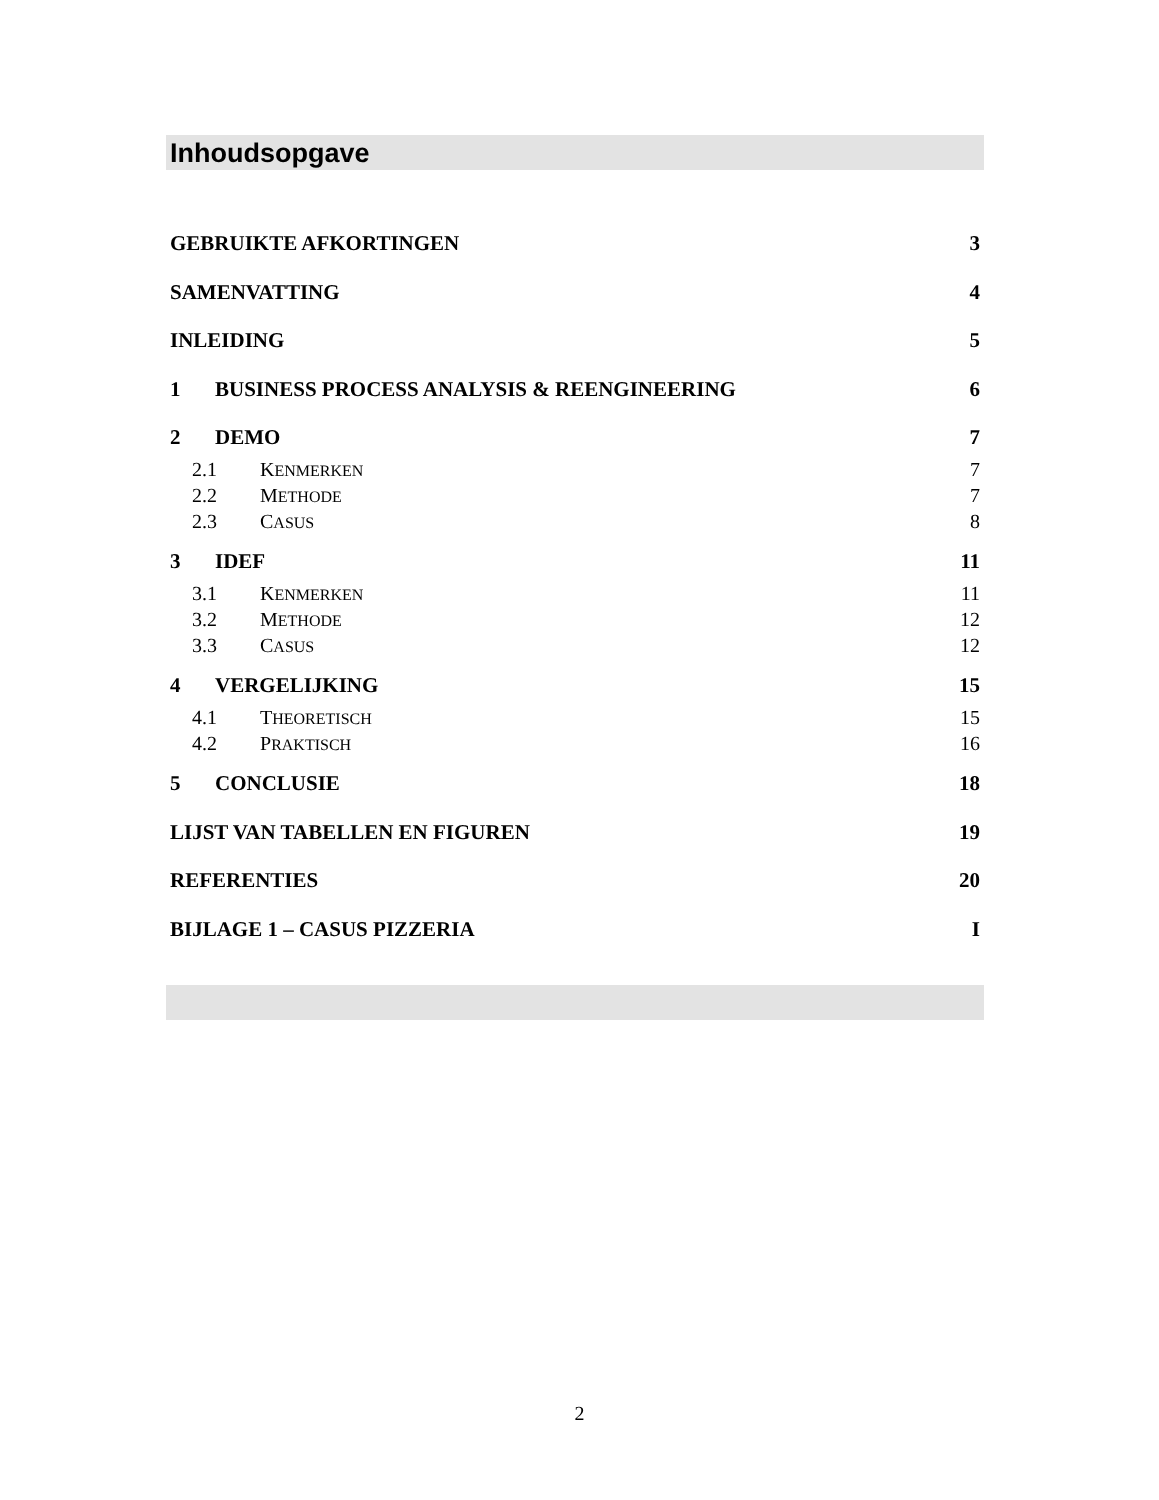Inhoudsopgave
GEBRUIKTE AFKORTINGEN 3
SAMENVATTING 4
INLEIDING 5
1 BUSINESS PROCESS ANALYSIS & REENGINEERING 6
2 DEMO 7
2.1 KENMERKEN 7
2.2 METHODE 7
2.3 CASUS 8
3 IDEF 11
3.1 KENMERKEN 11
3.2 METHODE 12
3.3 CASUS 12
4 VERGELIJKING 15
4.1 THEORETISCH 15
4.2 PRAKTISCH 16
5 CONCLUSIE 18
LIJST VAN TABELLEN EN FIGUREN 19
REFERENTIES 20
BIJLAGE 1 – CASUS PIZZERIA I
2